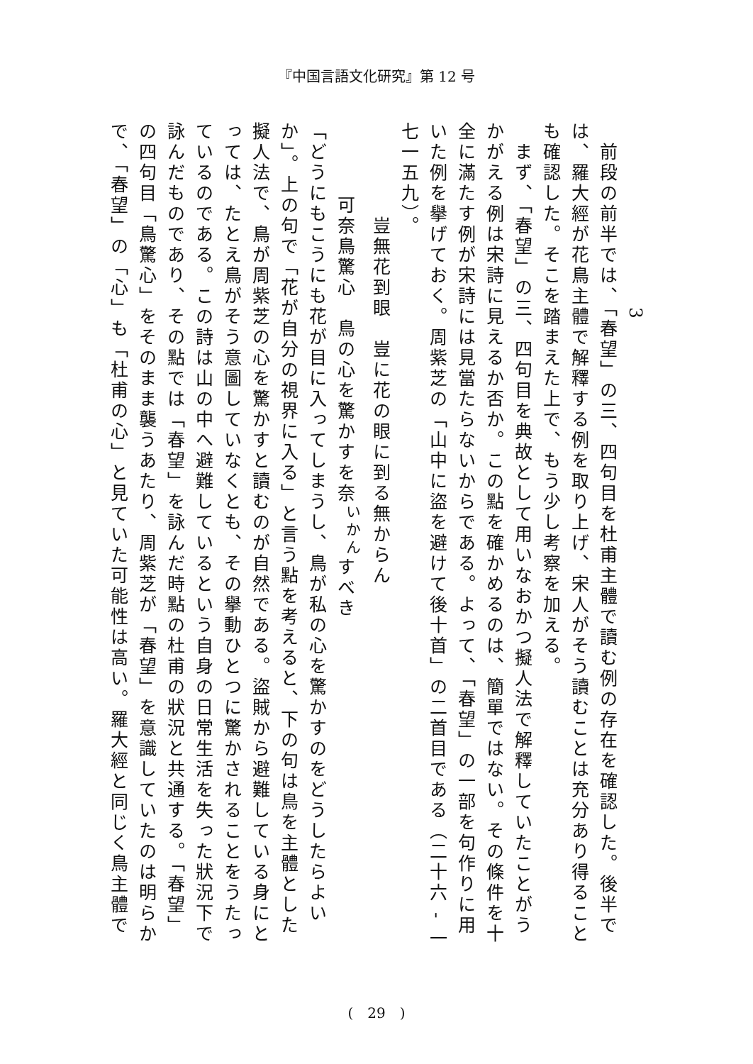『中国言語文化研究』第 12 号
　　　　　　　　　3
　前段の前半では、「春望」の三、四句目を杜甫主體で讀む例の存在を確認した。後半では、羅大經が花鳥主體で解釋する例を取り上げ、宋人がそう讀むことは充分あり得ることも確認した。そこを踏まえた上で、もう少し考察を加える。
　まず、「春望」の三、四句目を典故として用いなおかつ擬人法で解釋していたことがうかがえる例は宋詩に見えるか否か。この點を確かめるのは、簡單ではない。その條件を十全に滿たす例が宋詩には見當たらないからである。よって、「春望」の一部を句作りに用いた例を擧げておく。周紫芝の「山中に盜を避けて後十首」の二首目である（二十六 - 一七一五九）。
　　豈無花到眼　豈に花の眼に到る無からん
　可奈鳥驚心　鳥の心を驚かすを奈<sup>いかん</sup>すべき
「どうにもこうにも花が目に入ってしまうし、鳥が私の心を驚かすのをどうしたらよいか」。上の句で「花が自分の視界に入る」と言う點を考えると、下の句は鳥を主體とした擬人法で、鳥が周紫芝の心を驚かすと讀むのが自然である。盜賊から避難している身にとっては、たとえ鳥がそう意圖していなくとも、その擧動ひとつに驚かされることをうたっているのである。この詩は山の中へ避難しているという自身の日常生活を失った狀況下で詠んだものであり、その點では「春望」を詠んだ時點の杜甫の狀況と共通する。「春望」の四句目「鳥驚心」をそのまま襲うあたり、周紫芝が「春望」を意識していたのは明らかで、「春望」の「心」も「杜甫の心」と見ていた可能性は高い。羅大經と同じく鳥主體で
(　29　)